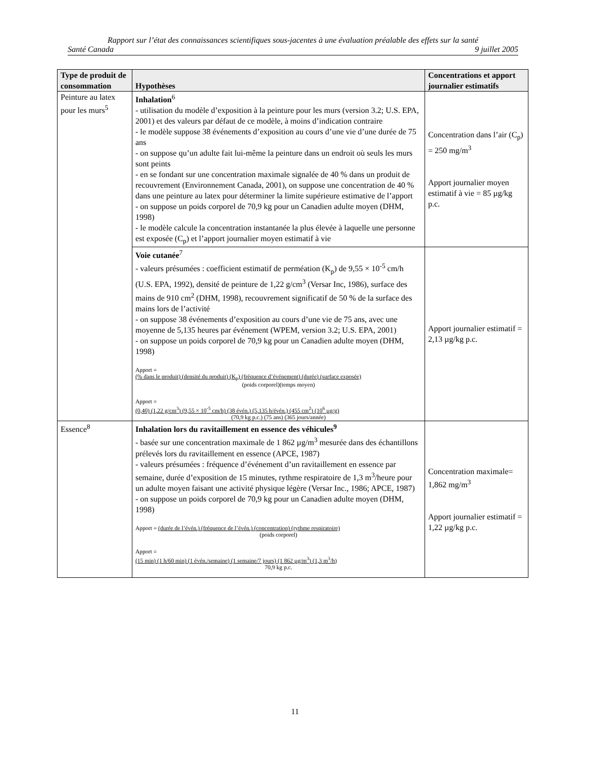Rapport sur l’état des connaissances scientifiques sous-jacentes à une évaluation préalable des effets sur la santé
Santé Canada 9 juillet 2005
| Type de produit de consommation | Hypothèses | Concentrations et apport journalier estimatifs |
| --- | --- | --- |
| Peinture au latex pour les murs<sup>5</sup> | Inhalation<sup>6</sup> - utilisation du modèle d’exposition à la peinture pour les murs (version 3.2; U.S. EPA, 2001) et des valeurs par défaut de ce modèle, à moins d’indication contraire - le modèle suppose 38 événements d’exposition au cours d’une vie d’une durée de 75 ans - on suppose qu’un adulte fait lui-même la peinture dans un endroit où seuls les murs sont peints - en se fondant sur une concentration maximale signalée de 40 % dans un produit de recouvrement (Environnement Canada, 2001), on suppose une concentration de 40 % dans une peinture au latex pour déterminer la limite supérieure estimative de l’apport - on suppose un poids corporel de 70,9 kg pour un Canadien adulte moyen (DHM, 1998) - le modèle calcule la concentration instantanée la plus élevée à laquelle une personne est exposée (C<sub>p</sub>) et l’apport journalier moyen estimatif à vie | Concentration dans l’air (C<sub>p</sub>) = 250 mg/m<sup>3</sup> Apport journalier moyen estimatif à vie = 85 µg/kg p.c. |
| | Voie cutanée<sup>7</sup> - valeurs présumées : coefficient estimatif de perméation (K<sub>p</sub>) de 9,55 × 10<sup>-5</sup> cm/h (U.S. EPA, 1992), densité de peinture de 1,22 g/cm<sup>3</sup> (Versar Inc, 1986), surface des mains de 910 cm<sup>2</sup> (DHM, 1998), recouvrement significatif de 50 % de la surface des mains lors de l’activité - on suppose 38 événements d’exposition au cours d’une vie de 75 ans, avec une moyenne de 5,135 heures par événement (WPEM, version 3.2; U.S. EPA, 2001) - on suppose un poids corporel de 70,9 kg pour un Canadien adulte moyen (DHM, 1998) Apport = (% dans le produit) (densité du produit) (K<sub>p</sub>) (fréquence d’événement) (durée) (surface exposée) (poids corporel)(temps moyen) Apport = (0,40) (1,22 g/cm<sup>3</sup>) (9,55 × 10<sup>-5</sup> cm/h) (38 évén.) (5,135 h/évén.) (455 cm<sup>2</sup>) (10<sup>6</sup> µg/g) (70,9 kg p.c.) (75 ans) (365 jours/année) | Apport journalier estimatif = 2,13 µg/kg p.c. |
| Essence<sup>8</sup> | Inhalation lors du ravitaillement en essence des véhicules<sup>9</sup> - basée sur une concentration maximale de 1 862 µg/m<sup>3</sup> mesurée dans des échantillons prélevés lors du ravitaillement en essence (APCE, 1987) - valeurs présumées : fréquence d’événement d’un ravitaillement en essence par semaine, durée d’exposition de 15 minutes, rythme respiratoire de 1,3 m<sup>3</sup>/heure pour un adulte moyen faisant une activité physique légère (Versar Inc., 1986; APCE, 1987) - on suppose un poids corporel de 70,9 kg pour un Canadien adulte moyen (DHM, 1998) Apport = (durée de l’évén.) (fréquence de l’évén.) (concentration) (rythme respiratoire) (poids corporel) Apport = (15 min) (1 h/60 min) (1 évén./semaine) (1 semaine/7 jours) (1 862 µg/m<sup>3</sup>) (1,3 m<sup>3</sup>/h) 70,9 kg p.c. | Concentration maximale= 1,862 mg/m<sup>3</sup> Apport journalier estimatif = 1,22 µg/kg p.c. |
11